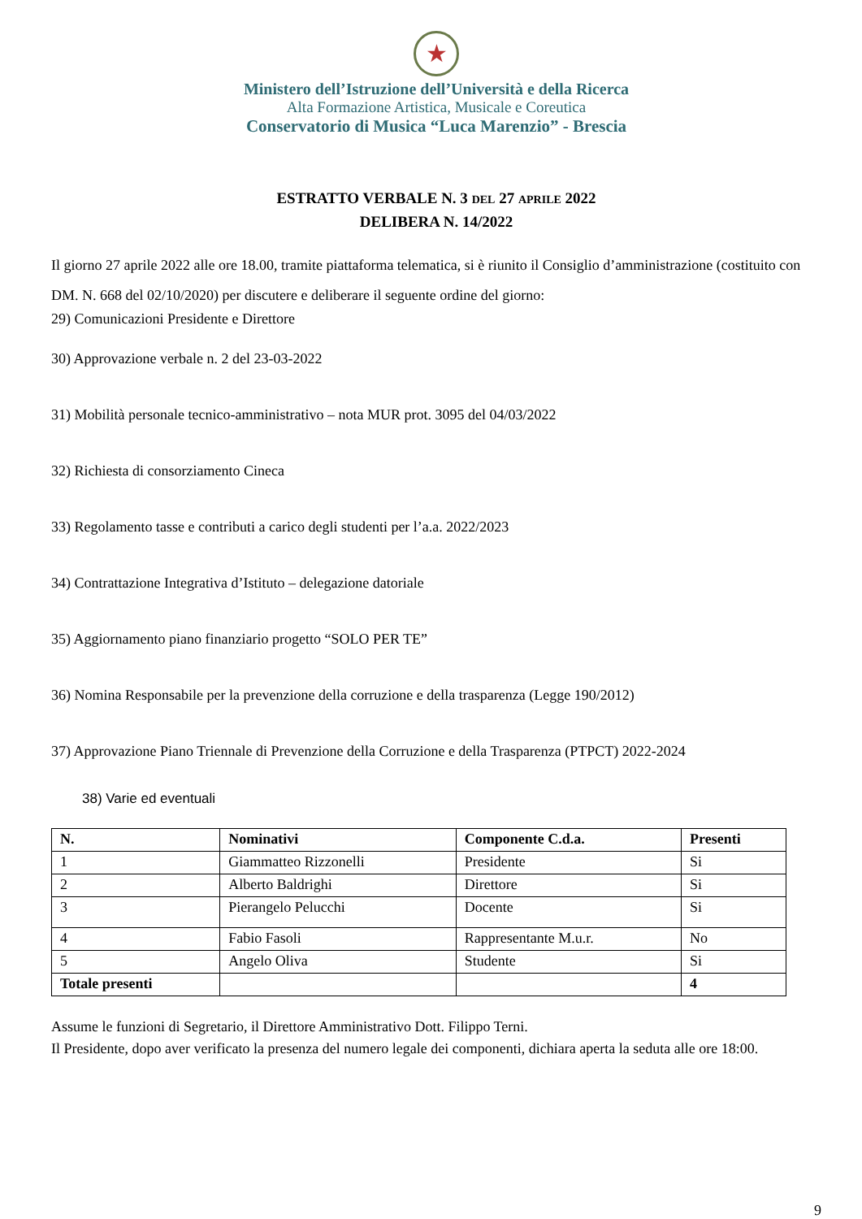★
Ministero dell’Istruzione dell’Università e della Ricerca
Alta Formazione Artistica, Musicale e Coreutica
Conservatorio di Musica “Luca Marenzio” - Brescia
ESTRATTO VERBALE N. 3 DEL 27 APRILE 2022
DELIBERA N. 14/2022
Il giorno 27 aprile 2022 alle ore 18.00, tramite piattaforma telematica, si è riunito il Consiglio d’amministrazione (costituito con DM. N. 668 del 02/10/2020) per discutere e deliberare il seguente ordine del giorno:
29) Comunicazioni Presidente e Direttore
30) Approvazione verbale n. 2 del 23-03-2022
31) Mobilità personale tecnico-amministrativo – nota MUR prot. 3095 del 04/03/2022
32) Richiesta di consorziamento Cineca
33) Regolamento tasse e contributi a carico degli studenti per l’a.a. 2022/2023
34) Contrattazione Integrativa d’Istituto – delegazione datoriale
35) Aggiornamento piano finanziario progetto “SOLO PER TE”
36) Nomina Responsabile per la prevenzione della corruzione e della trasparenza (Legge 190/2012)
37) Approvazione Piano Triennale di Prevenzione della Corruzione e della Trasparenza (PTPCT) 2022-2024
38) Varie ed eventuali
| N. | Nominativi | Componente C.d.a. | Presenti |
| --- | --- | --- | --- |
| 1 | Giammatteo Rizzonelli | Presidente | Si |
| 2 | Alberto Baldrighi | Direttore | Si |
| 3 | Pierangelo Pelucchi | Docente | Si |
| 4 | Fabio Fasoli | Rappresentante M.u.r. | No |
| 5 | Angelo Oliva | Studente | Si |
| Totale presenti | | | 4 |
Assume le funzioni di Segretario, il Direttore Amministrativo Dott. Filippo Terni.
Il Presidente, dopo aver verificato la presenza del numero legale dei componenti, dichiara aperta la seduta alle ore 18:00.
9